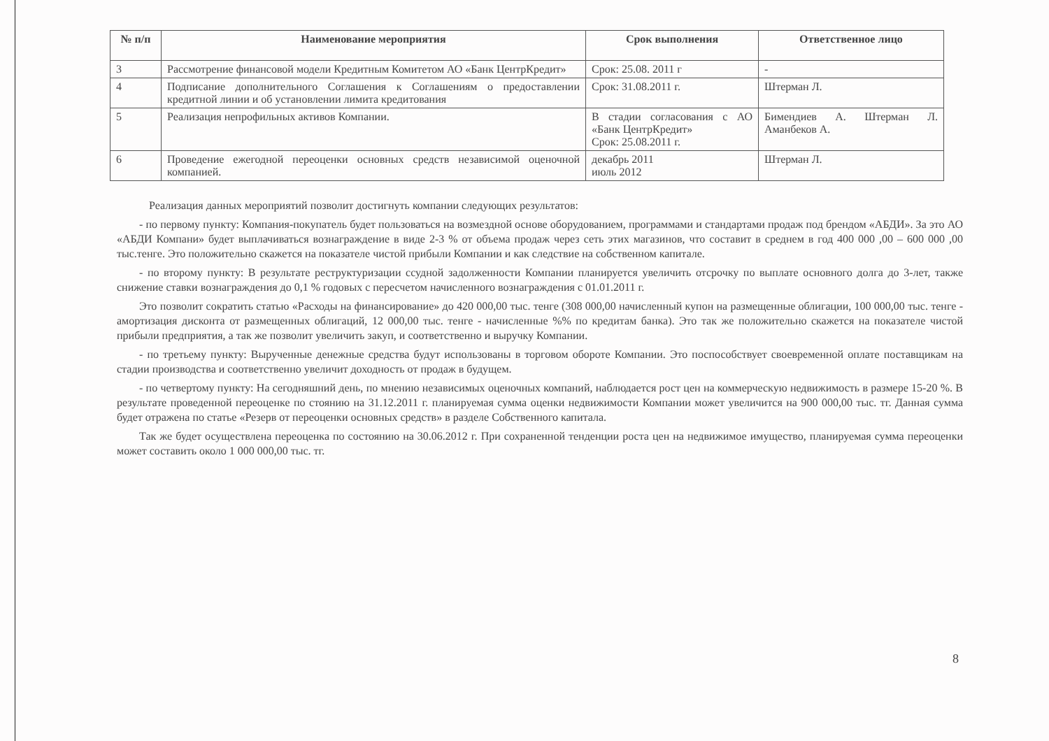| № п/п | Наименование мероприятия | Срок выполнения | Ответственное лицо |
| --- | --- | --- | --- |
| 3 | Рассмотрение финансовой модели Кредитным Комитетом АО «Банк ЦентрКредит» | Срок: 25.08. 2011 г | - |
| 4 | Подписание дополнительного Соглашения к Соглашениям о предоставлении кредитной линии и об установлении лимита кредитования | Срок: 31.08.2011 г. | Штерман Л. |
| 5 | Реализация непрофильных активов Компании. | В стадии согласования с АО «Банк ЦентрКредит» Срок: 25.08.2011 г. | Бимендиев А. Штерман Л. Аманбеков А. |
| 6 | Проведение ежегодной переоценки основных средств независимой оценочной компанией. | декабрь 2011 июль 2012 | Штерман Л. |
Реализация данных мероприятий позволит достигнуть компании следующих результатов:
- по первому пункту: Компания-покупатель будет пользоваться на возмездной основе оборудованием, программами и стандартами продаж под брендом «АБДИ». За это АО «АБДИ Компани» будет выплачиваться вознаграждение в виде 2-3 % от объема продаж через сеть этих магазинов, что составит в среднем в год 400 000 ,00 – 600 000 ,00 тыс.тенге. Это положительно скажется на показателе чистой прибыли Компании и как следствие на собственном капитале.
- по второму пункту: В результате реструктуризации ссудной задолженности Компании планируется увеличить отсрочку по выплате основного долга до 3-лет, также снижение ставки вознаграждения до 0,1 % годовых с пересчетом начисленного вознаграждения с 01.01.2011 г.
Это позволит сократить статью «Расходы на финансирование» до 420 000,00 тыс. тенге (308 000,00 начисленный купон на размещенные облигации, 100 000,00 тыс. тенге - амортизация дисконта от размещенных облигаций, 12 000,00 тыс. тенге - начисленные %% по кредитам банка). Это так же положительно скажется на показателе чистой прибыли предприятия, а так же позволит увеличить закуп, и соответственно и выручку Компании.
- по третьему пункту: Вырученные денежные средства будут использованы в торговом обороте Компании. Это поспособствует своевременной оплате поставщикам на стадии производства и соответственно увеличит доходность от продаж в будущем.
- по четвертому пункту: На сегодняшний день, по мнению независимых оценочных компаний, наблюдается рост цен на коммерческую недвижимость в размере 15-20 %. В результате проведенной переоценке по стоянию на 31.12.2011 г. планируемая сумма оценки недвижимости Компании может увеличится на 900 000,00 тыс. тг. Данная сумма будет отражена по статье «Резерв от переоценки основных средств» в разделе Собственного капитала.
Так же будет осуществлена переоценка по состоянию на 30.06.2012 г. При сохраненной тенденции роста цен на недвижимое имущество, планируемая сумма переоценки может составить около 1 000 000,00 тыс. тг.
8